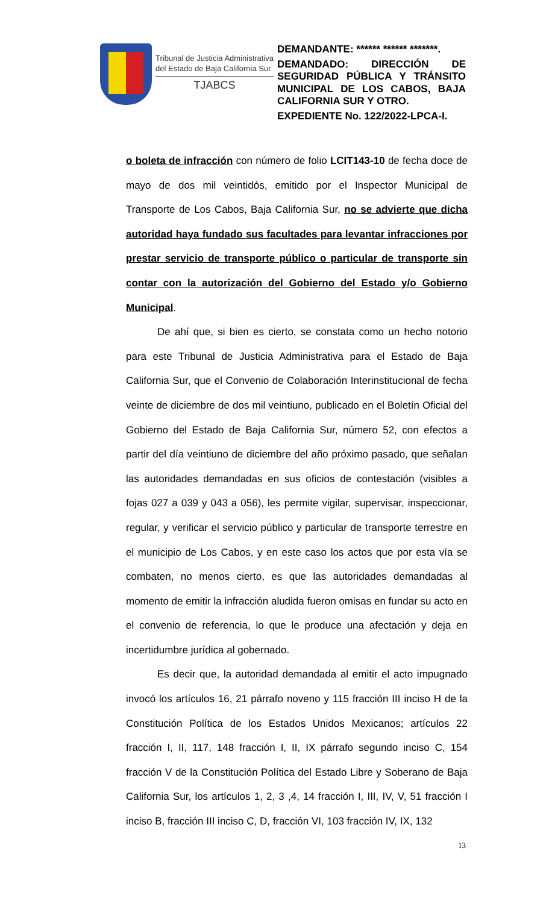Tribunal de Justicia Administrativa
del Estado de Baja California Sur
TJABCS
DEMANDANTE: ****** ****** *******.
DEMANDADO: DIRECCIÓN DE SEGURIDAD PÚBLICA Y TRÁNSITO MUNICIPAL DE LOS CABOS, BAJA CALIFORNIA SUR Y OTRO.
EXPEDIENTE No. 122/2022-LPCA-I.
o boleta de infracción con número de folio LCIT143-10 de fecha doce de mayo de dos mil veintidós, emitido por el Inspector Municipal de Transporte de Los Cabos, Baja California Sur, no se advierte que dicha autoridad haya fundado sus facultades para levantar infracciones por prestar servicio de transporte público o particular de transporte sin contar con la autorización del Gobierno del Estado y/o Gobierno Municipal.
De ahí que, si bien es cierto, se constata como un hecho notorio para este Tribunal de Justicia Administrativa para el Estado de Baja California Sur, que el Convenio de Colaboración Interinstitucional de fecha veinte de diciembre de dos mil veintiuno, publicado en el Boletín Oficial del Gobierno del Estado de Baja California Sur, número 52, con efectos a partir del día veintiuno de diciembre del año próximo pasado, que señalan las autoridades demandadas en sus oficios de contestación (visibles a fojas 027 a 039 y 043 a 056), les permite vigilar, supervisar, inspeccionar, regular, y verificar el servicio público y particular de transporte terrestre en el municipio de Los Cabos, y en este caso los actos que por esta vía se combaten, no menos cierto, es que las autoridades demandadas al momento de emitir la infracción aludida fueron omisas en fundar su acto en el convenio de referencia, lo que le produce una afectación y deja en incertidumbre jurídica al gobernado.
Es decir que, la autoridad demandada al emitir el acto impugnado invocó los artículos 16, 21 párrafo noveno y 115 fracción III inciso H de la Constitución Política de los Estados Unidos Mexicanos; artículos 22 fracción I, II, 117, 148 fracción I, II, IX párrafo segundo inciso C, 154 fracción V de la Constitución Política del Estado Libre y Soberano de Baja California Sur, los artículos 1, 2, 3 ,4, 14 fracción I, III, IV, V, 51 fracción I inciso B, fracción III inciso C, D, fracción VI, 103 fracción IV, IX, 132
13